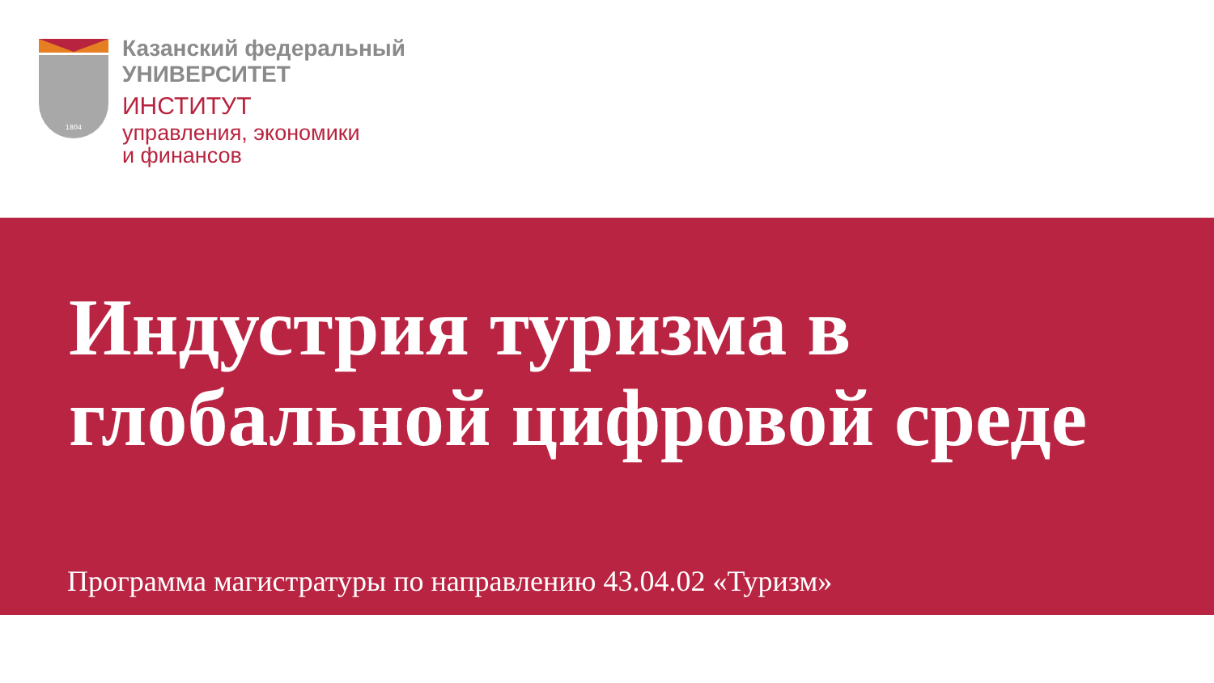1804
Казанский федеральный
УНИВЕРСИТЕТ
ИНСТИТУТ
управления, экономики
и финансов
Индустрия туризма в
глобальной цифровой среде
Программа магистратуры по направлению 43.04.02 «Туризм»